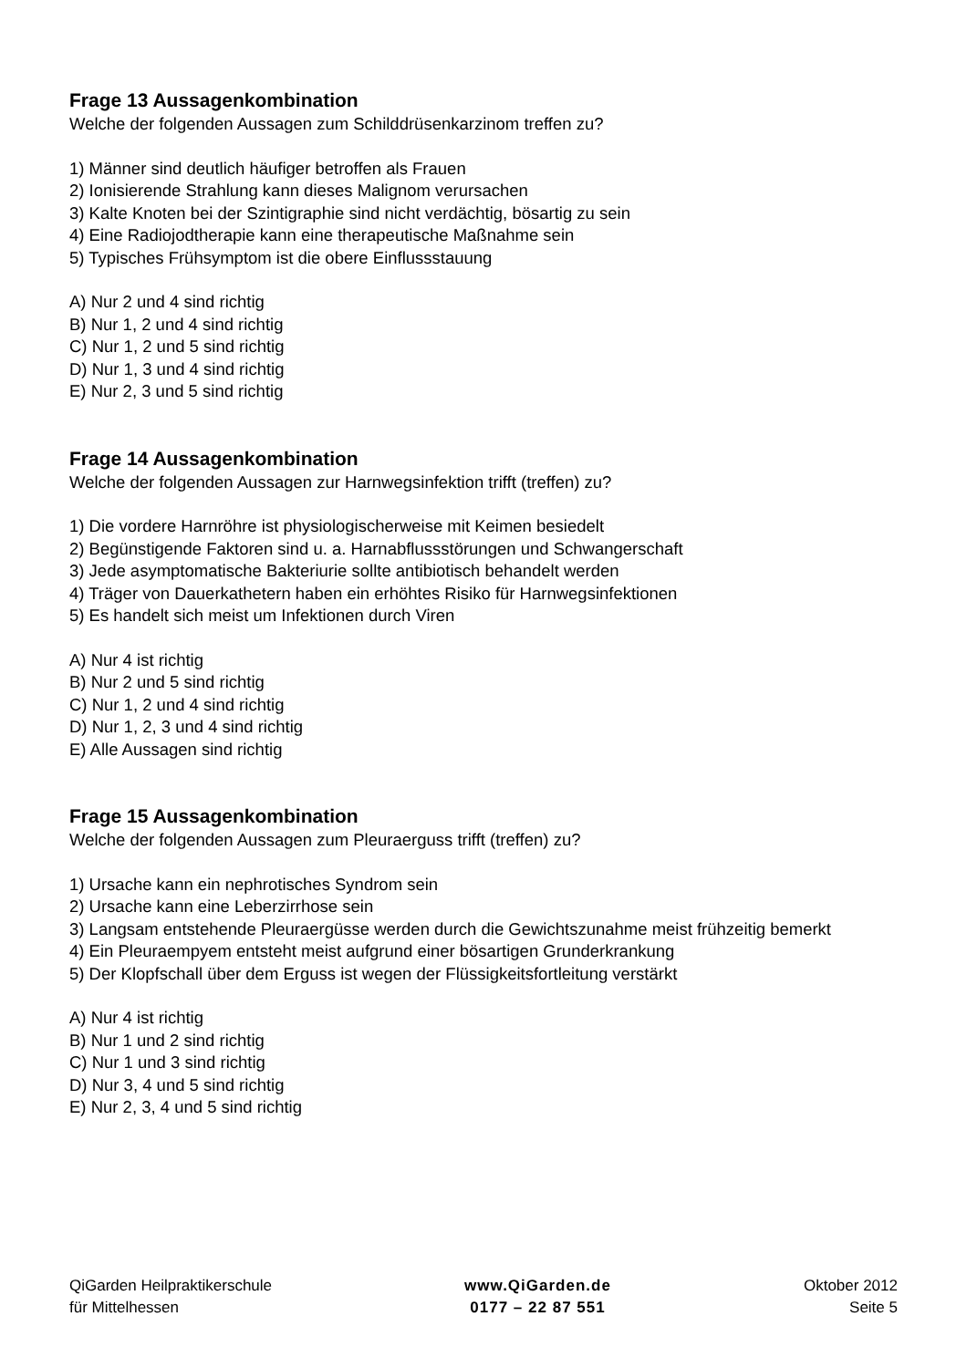Frage 13 Aussagenkombination
Welche der folgenden Aussagen zum Schilddrüsenkarzinom treffen zu?
1) Männer sind deutlich häufiger betroffen als Frauen
2) Ionisierende Strahlung kann dieses Malignom verursachen
3) Kalte Knoten bei der Szintigraphie sind nicht verdächtig, bösartig zu sein
4) Eine Radiojodtherapie kann eine therapeutische Maßnahme sein
5) Typisches Frühsymptom ist die obere Einflussstauung
A) Nur 2 und 4 sind richtig
B) Nur 1, 2 und 4 sind richtig
C) Nur 1, 2 und 5 sind richtig
D) Nur 1, 3 und 4 sind richtig
E) Nur 2, 3 und 5 sind richtig
Frage 14 Aussagenkombination
Welche der folgenden Aussagen zur Harnwegsinfektion trifft (treffen) zu?
1) Die vordere Harnröhre ist physiologischerweise mit Keimen besiedelt
2) Begünstigende Faktoren sind u. a. Harnabflussstörungen und Schwangerschaft
3) Jede asymptomatische Bakteriurie sollte antibiotisch behandelt werden
4) Träger von Dauerkathetern haben ein erhöhtes Risiko für Harnwegsinfektionen
5) Es handelt sich meist um Infektionen durch Viren
A) Nur 4 ist richtig
B) Nur 2 und 5 sind richtig
C) Nur 1, 2 und 4 sind richtig
D) Nur 1, 2, 3 und 4 sind richtig
E) Alle Aussagen sind richtig
Frage 15 Aussagenkombination
Welche der folgenden Aussagen zum Pleuraerguss trifft (treffen) zu?
1) Ursache kann ein nephrotisches Syndrom sein
2) Ursache kann eine Leberzirrhose sein
3) Langsam entstehende Pleuraergüsse werden durch die Gewichtszunahme meist frühzeitig bemerkt
4) Ein Pleuraempyem entsteht meist aufgrund einer bösartigen Grunderkrankung
5) Der Klopfschall über dem Erguss ist wegen der Flüssigkeitsfortleitung verstärkt
A) Nur 4 ist richtig
B) Nur 1 und 2 sind richtig
C) Nur 1 und 3 sind richtig
D) Nur 3, 4 und 5 sind richtig
E) Nur 2, 3, 4 und 5 sind richtig
QiGarden Heilpraktikerschule
für Mittelhessen
www.QiGarden.de
0177 – 22 87 551
Oktober 2012
Seite 5